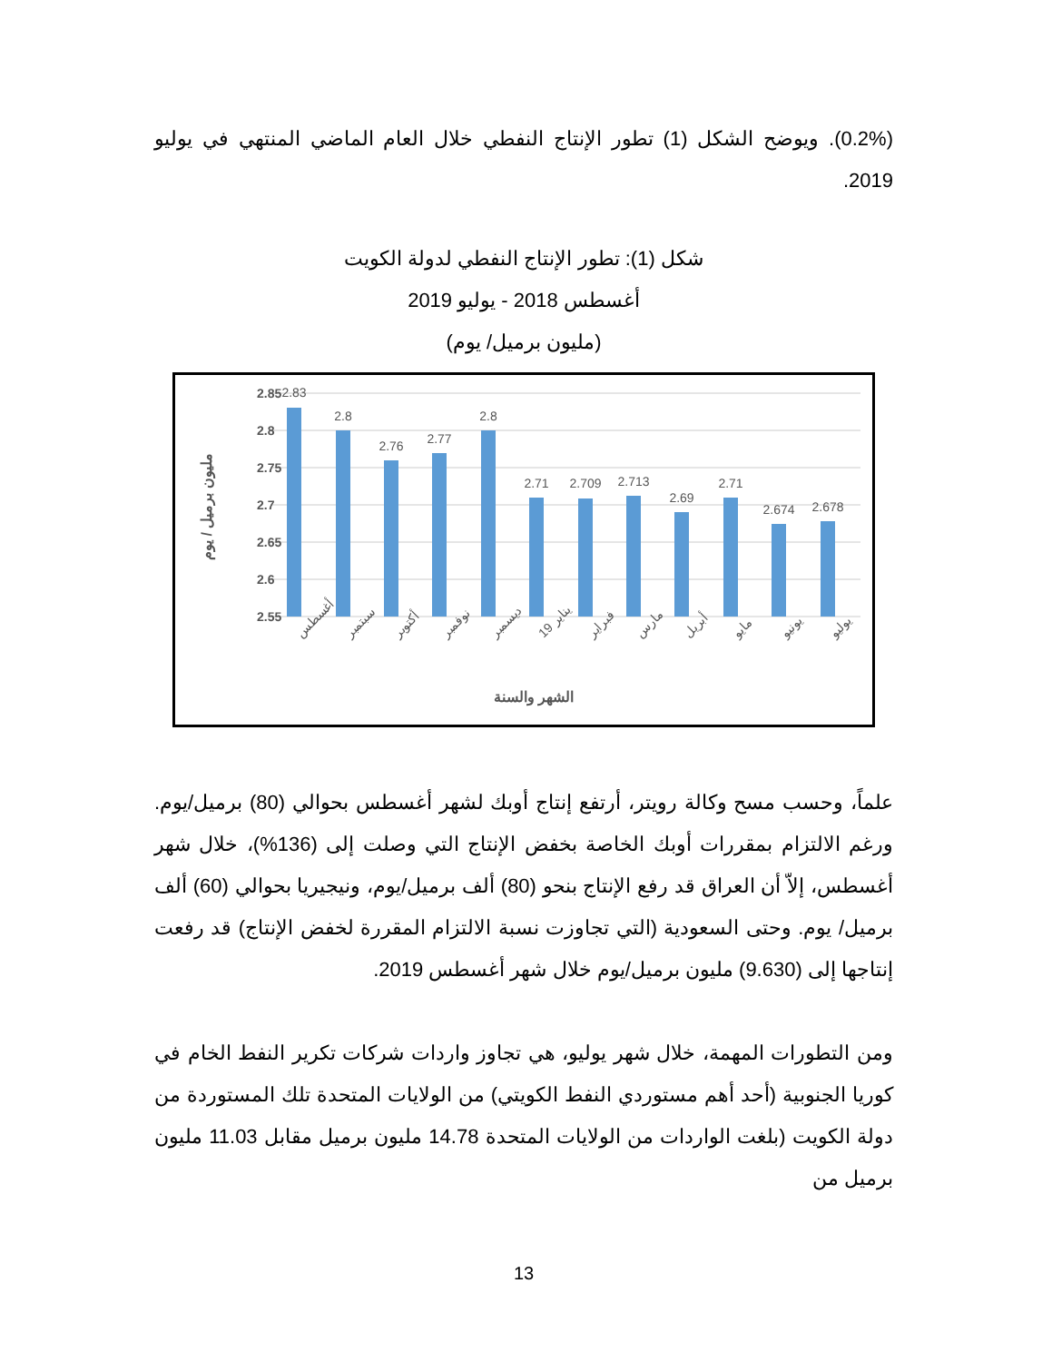(0.2%). ويوضح الشكل (1) تطور الإنتاج النفطي خلال العام الماضي المنتهي في يوليو 2019.
شكل (1): تطور الإنتاج النفطي لدولة الكويت
أغسطس 2018 - يوليو 2019
(مليون برميل/ يوم)
2.85
2.8
2.75
2.7
2.65
2.6
2.55
2.83
2.8
2.76
2.77
2.8
2.71
2.709
2.713
2.69
2.71
2.674
2.678
أغسطس
سبتمبر
أكتوبر
نوفمبر
ديسمبر
يناير 19
فبراير
مارس
أبريل
مايو
يونيو
يوليو
الشهر والسنة
مليون برميل / يوم
علماً، وحسب مسح وكالة رويتر، أرتفع إنتاج أوبك لشهر أغسطس بحوالي (80) برميل/يوم. ورغم الالتزام بمقررات أوبك الخاصة بخفض الإنتاج التي وصلت إلى (136%)، خلال شهر أغسطس، إلاّ أن العراق قد رفع الإنتاج بنحو (80) ألف برميل/يوم، ونيجيريا بحوالي (60) ألف برميل/ يوم. وحتى السعودية (التي تجاوزت نسبة الالتزام المقررة لخفض الإنتاج) قد رفعت إنتاجها إلى (9.630) مليون برميل/يوم خلال شهر أغسطس 2019.
ومن التطورات المهمة، خلال شهر يوليو، هي تجاوز واردات شركات تكرير النفط الخام في كوريا الجنوبية (أحد أهم مستوردي النفط الكويتي) من الولايات المتحدة تلك المستوردة من دولة الكويت (بلغت الواردات من الولايات المتحدة 14.78 مليون برميل مقابل 11.03 مليون برميل من
13